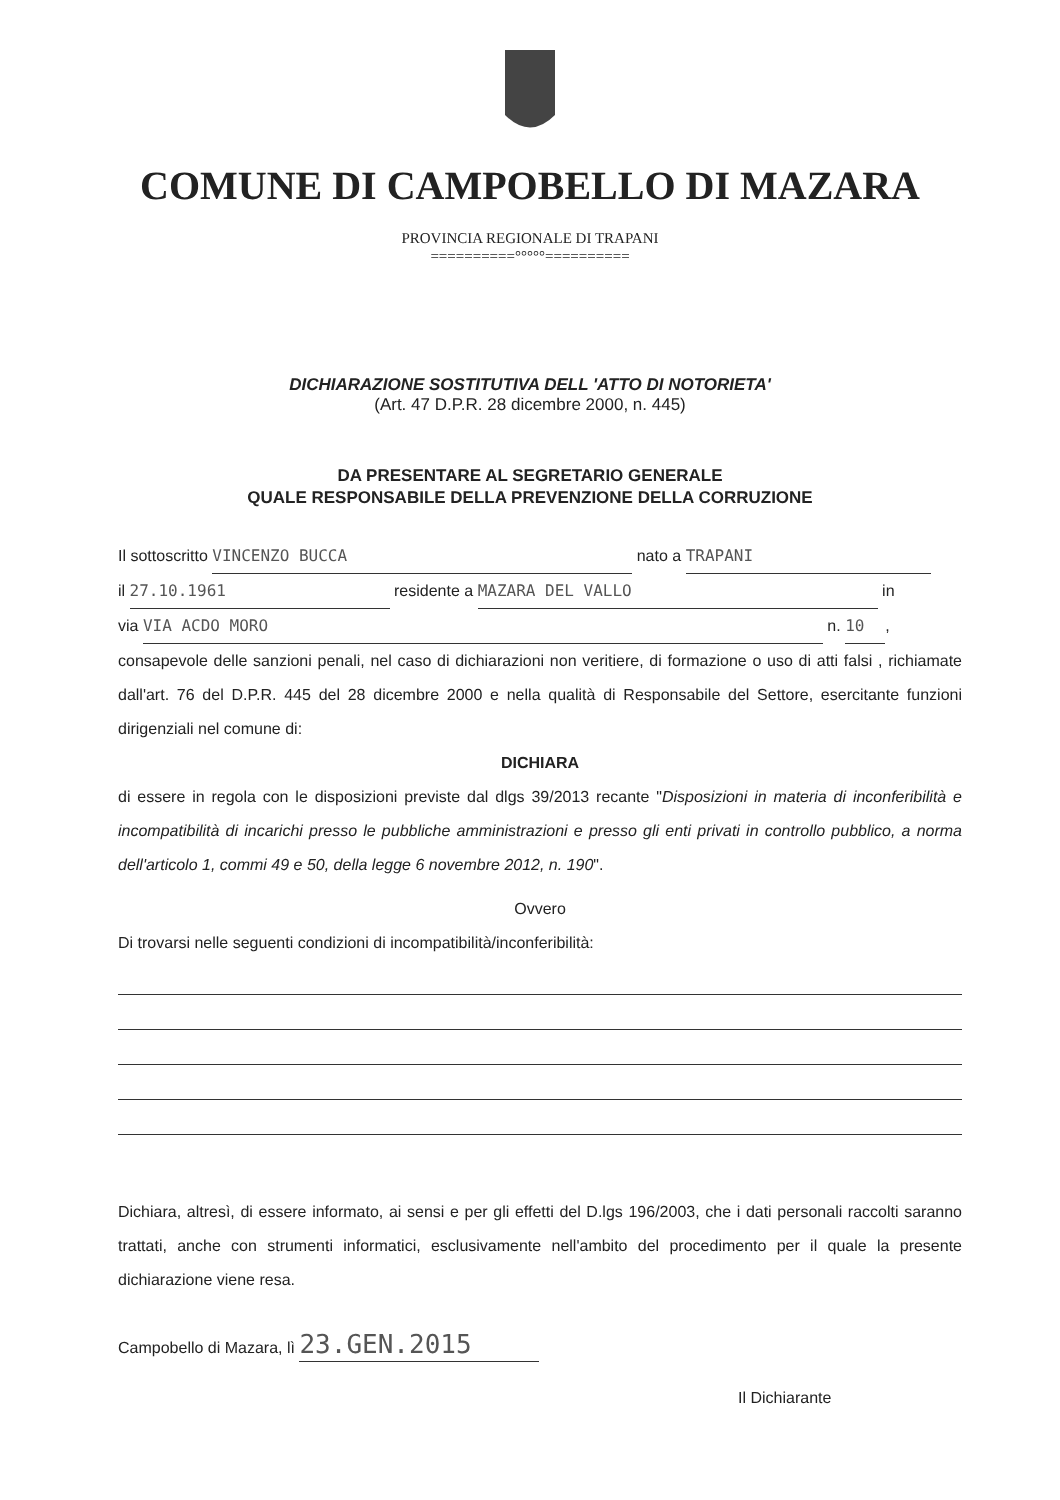COMUNE DI CAMPOBELLO DI MAZARA
PROVINCIA REGIONALE DI TRAPANI
==========°°°°°==========
DICHIARAZIONE SOSTITUTIVA DELL 'ATTO DI NOTORIETA'
(Art. 47 D.P.R. 28 dicembre 2000, n. 445)
DA PRESENTARE AL SEGRETARIO GENERALE
QUALE RESPONSABILE DELLA PREVENZIONE DELLA CORRUZIONE
Il sottoscritto VINCENZO BUCCA nato a TRAPANI
il 27.10.1961 residente a MAZARA DEL VALLO in
via VIA ACDO MORO n. 10,
consapevole delle sanzioni penali, nel caso di dichiarazioni non veritiere, di formazione o uso di atti falsi , richiamate dall'art. 76 del D.P.R. 445 del 28 dicembre 2000 e nella qualità di Responsabile del Settore, esercitante funzioni dirigenziali nel comune di:
DICHIARA
di essere in regola con le disposizioni previste dal dlgs 39/2013 recante "Disposizioni in materia di inconferibilità e incompatibilità di incarichi presso le pubbliche amministrazioni e presso gli enti privati in controllo pubblico, a norma dell'articolo 1, commi 49 e 50, della legge 6 novembre 2012, n. 190".
Ovvero
Di trovarsi nelle seguenti condizioni di incompatibilità/inconferibilità:
Dichiara, altresì, di essere informato, ai sensi e per gli effetti del D.lgs 196/2003, che i dati personali raccolti saranno trattati, anche con strumenti informatici, esclusivamente nell'ambito del procedimento per il quale la presente dichiarazione viene resa.
Campobello di Mazara, lì 23.GEN.2015
Il Dichiarante